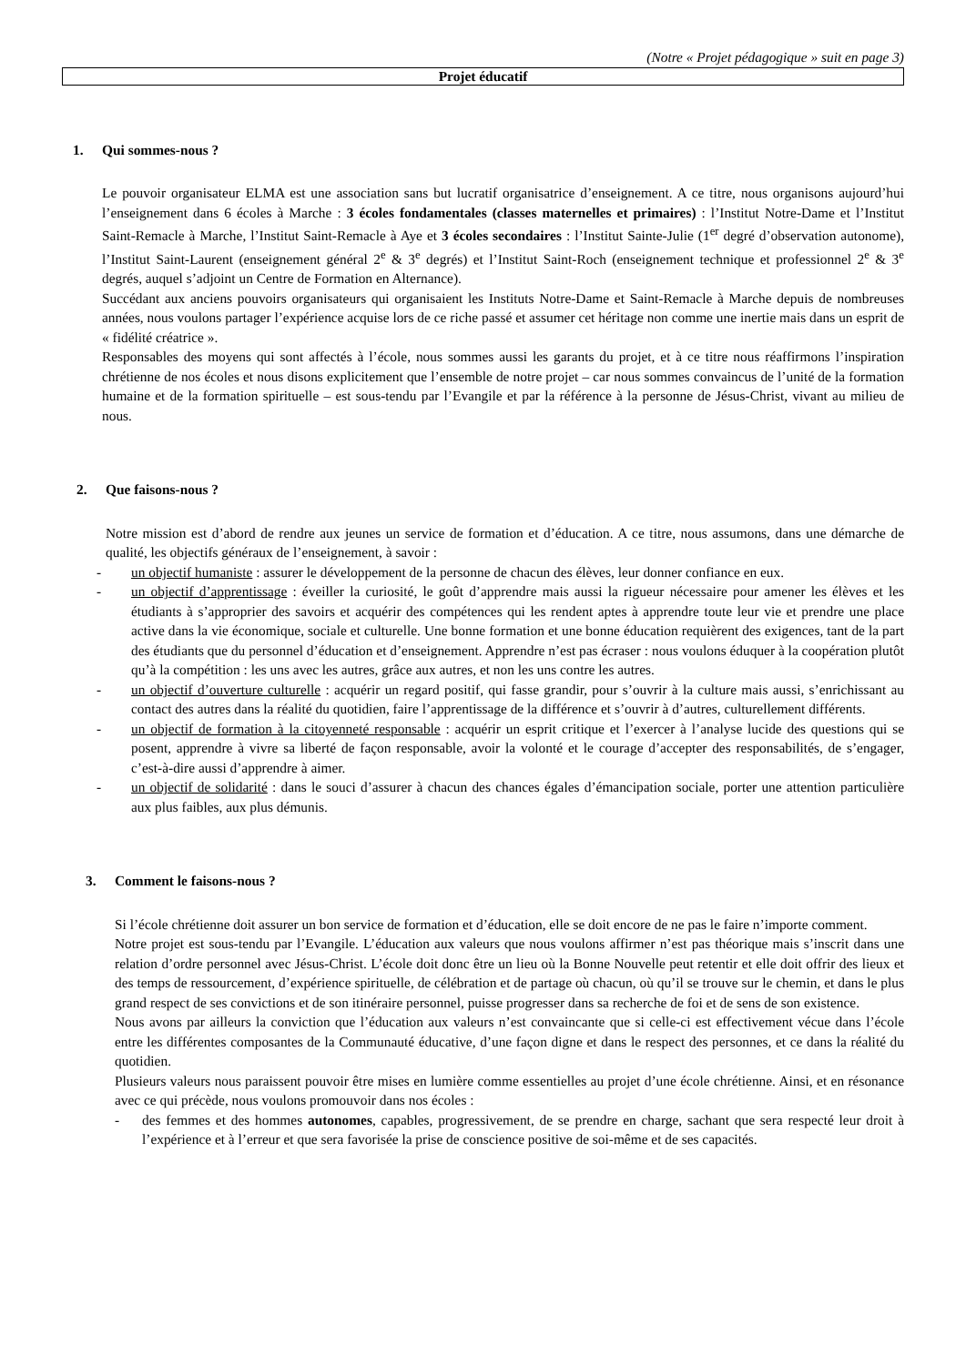(Notre « Projet pédagogique » suit en page 3)
Projet éducatif
1. Qui sommes-nous ?
Le pouvoir organisateur ELMA est une association sans but lucratif organisatrice d’enseignement. A ce titre, nous organisons aujourd’hui l’enseignement dans 6 écoles à Marche : 3 écoles fondamentales (classes maternelles et primaires) : l’Institut Notre-Dame et l’Institut Saint-Remacle à Marche, l’Institut Saint-Remacle à Aye et 3 écoles secondaires : l’Institut Sainte-Julie (1<sup>er</sup> degré d’observation autonome), l’Institut Saint-Laurent (enseignement général 2<sup>e</sup> & 3<sup>e</sup> degrés) et l’Institut Saint-Roch (enseignement technique et professionnel 2<sup>e</sup> & 3<sup>e</sup> degrés, auquel s’adjoint un Centre de Formation en Alternance).
Succédant aux anciens pouvoirs organisateurs qui organisaient les Instituts Notre-Dame et Saint-Remacle à Marche depuis de nombreuses années, nous voulons partager l’expérience acquise lors de ce riche passé et assumer cet héritage non comme une inertie mais dans un esprit de « fidélité créatrice ».
Responsables des moyens qui sont affectés à l’école, nous sommes aussi les garants du projet, et à ce titre nous réaffirmons l’inspiration chrétienne de nos écoles et nous disons explicitement que l’ensemble de notre projet – car nous sommes convaincus de l’unité de la formation humaine et de la formation spirituelle – est sous-tendu par l’Evangile et par la référence à la personne de Jésus-Christ, vivant au milieu de nous.
2. Que faisons-nous ?
Notre mission est d’abord de rendre aux jeunes un service de formation et d’éducation. A ce titre, nous assumons, dans une démarche de qualité, les objectifs généraux de l’enseignement, à savoir :
- un objectif humaniste : assurer le développement de la personne de chacun des élèves, leur donner confiance en eux.
- un objectif d’apprentissage : éveiller la curiosité, le goût d’apprendre mais aussi la rigueur nécessaire pour amener les élèves et les étudiants à s’approprier des savoirs et acquérir des compétences qui les rendent aptes à apprendre toute leur vie et prendre une place active dans la vie économique, sociale et culturelle. Une bonne formation et une bonne éducation requièrent des exigences, tant de la part des étudiants que du personnel d’éducation et d’enseignement. Apprendre n’est pas écraser : nous voulons éduquer à la coopération plutôt qu’à la compétition : les uns avec les autres, grâce aux autres, et non les uns contre les autres.
- un objectif d’ouverture culturelle : acquérir un regard positif, qui fasse grandir, pour s’ouvrir à la culture mais aussi, s’enrichissant au contact des autres dans la réalité du quotidien, faire l’apprentissage de la différence et s’ouvrir à d’autres, culturellement différents.
- un objectif de formation à la citoyenneté responsable : acquérir un esprit critique et l’exercer à l’analyse lucide des questions qui se posent, apprendre à vivre sa liberté de façon responsable, avoir la volonté et le courage d’accepter des responsabilités, de s’engager, c’est-à-dire aussi d’apprendre à aimer.
- un objectif de solidarité : dans le souci d’assurer à chacun des chances égales d’émancipation sociale, porter une attention particulière aux plus faibles, aux plus démunis.
3. Comment le faisons-nous ?
Si l’école chrétienne doit assurer un bon service de formation et d’éducation, elle se doit encore de ne pas le faire n’importe comment.
Notre projet est sous-tendu par l’Evangile. L’éducation aux valeurs que nous voulons affirmer n’est pas théorique mais s’inscrit dans une relation d’ordre personnel avec Jésus-Christ. L’école doit donc être un lieu où la Bonne Nouvelle peut retentir et elle doit offrir des lieux et des temps de ressourcement, d’expérience spirituelle, de célébration et de partage où chacun, où qu’il se trouve sur le chemin, et dans le plus grand respect de ses convictions et de son itinéraire personnel, puisse progresser dans sa recherche de foi et de sens de son existence.
Nous avons par ailleurs la conviction que l’éducation aux valeurs n’est convaincante que si celle-ci est effectivement vécue dans l’école entre les différentes composantes de la Communauté éducative, d’une façon digne et dans le respect des personnes, et ce dans la réalité du quotidien.
Plusieurs valeurs nous paraissent pouvoir être mises en lumière comme essentielles au projet d’une école chrétienne. Ainsi, et en résonance avec ce qui précède, nous voulons promouvoir dans nos écoles :
- des femmes et des hommes autonomes, capables, progressivement, de se prendre en charge, sachant que sera respecté leur droit à l’expérience et à l’erreur et que sera favorisée la prise de conscience positive de soi-même et de ses capacités.